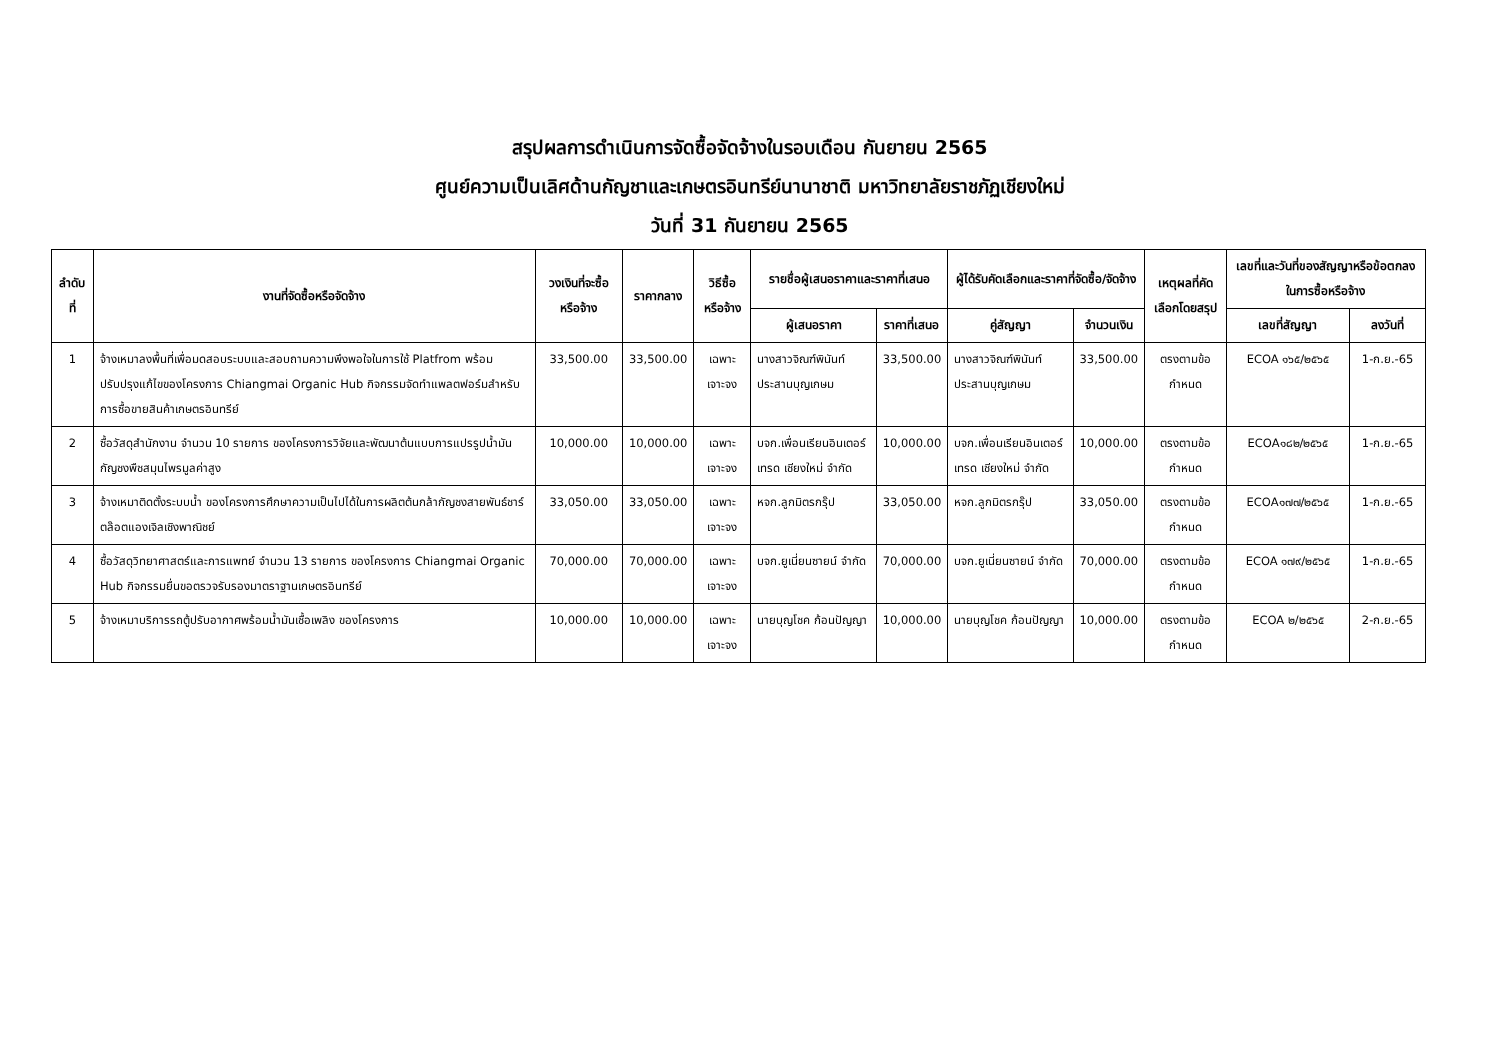สรุปผลการดำเนินการจัดซื้อจัดจ้างในรอบเดือน กันยายน 2565
ศูนย์ความเป็นเลิศด้านกัญชาและเกษตรอินทรีย์นานาชาติ มหาวิทยาลัยราชภัฏเชียงใหม่
วันที่ 31 กันยายน 2565
| ลำดับที่ | งานที่จัดซื้อหรือจัดจ้าง | วงเงินที่จะซื้อหรือจ้าง | ราคากลาง | วิธีซื้อหรือจ้าง | รายชื่อผู้เสนอราคาและราคาที่เสนอ | | ผู้ได้รับคัดเลือกและราคาที่จัดซื้อ/จัดจ้าง | | เหตุผลที่คัดเลือกโดยสรุป | เลขที่และวันที่ของสัญญาหรือข้อตกลงในการซื้อหรือจ้าง | |
| --- | --- | --- | --- | --- | --- | --- | --- | --- | --- | --- | --- |
| | | | | | ผู้เสนอราคา | ราคาที่เสนอ | คู่สัญญา | จำนวนเงิน | | เลขที่สัญญา | ลงวันที่ |
| 1 | จ้างเหมาลงพื้นที่เพื่อมดสอบระบบและสอบถามความพึงพอใจในการใช้ Platfrom พร้อมปรับปรุงแก้ไขของโครงการ Chiangmai Organic Hub กิจกรรมจัดทำแพลตฟอร์มสำหรับการซื้อขายสินค้าเกษตรอินทรีย์ | 33,500.00 | 33,500.00 | เฉพาะเจาะจง | นางสาวจิณฑ์พินันท์ ประสานบุญเกษม | 33,500.00 | นางสาวจิณฑ์พินันท์ ประสานบุญเกษม | 33,500.00 | ตรงตามข้อกำหนด | ECOA ๑๖๕/๒๕๖๕ | 1-ก.ย.-65 |
| 2 | ซื้อวัสดุสำนักงาน จำนวน 10 รายการ ของโครงการวิจัยและพัฒนาต้นแบบการแปรรูปน้ำมันกัญชงพืชสมุนไพรมูลค่าสูง | 10,000.00 | 10,000.00 | เฉพาะเจาะจง | บจก.เพื่อนเรียนอินเตอร์เทรด เชียงใหม่ จำกัด | 10,000.00 | บจก.เพื่อนเรียนอินเตอร์เทรด เชียงใหม่ จำกัด | 10,000.00 | ตรงตามข้อกำหนด | ECOA๑๘๒/๒๕๖๕ | 1-ก.ย.-65 |
| 3 | จ้างเหมาติดตั้งระบบน้ำ ของโครงการศึกษาความเป็นไปได้ในการผลิตต้นกล้ากัญชงสายพันธ์ชาร์ตล๊อตแองเจิลเชิงพาณิชย์ | 33,050.00 | 33,050.00 | เฉพาะเจาะจง | หจก.ลูกมิตรกรุ๊ป | 33,050.00 | หจก.ลูกมิตรกรุ๊ป | 33,050.00 | ตรงตามข้อกำหนด | ECOA๑๗๗/๒๕๖๕ | 1-ก.ย.-65 |
| 4 | ซื้อวัสดุวิทยาศาสตร์และการแพทย์ จำนวน 13 รายการ ของโครงการ Chiangmai Organic Hub กิจกรรมยื่นขอตรวจรับรองมาตราฐานเกษตรอินทรีย์ | 70,000.00 | 70,000.00 | เฉพาะเจาะจง | บจก.ยูเนี่ยนซายน์ จำกัด | 70,000.00 | บจก.ยูเนี่ยนซายน์ จำกัด | 70,000.00 | ตรงตามข้อกำหนด | ECOA ๑๗๙/๒๕๖๕ | 1-ก.ย.-65 |
| 5 | จ้างเหมาบริการรถตู้ปรับอากาศพร้อมน้ำมันเชื้อเพลิง ของโครงการ | 10,000.00 | 10,000.00 | เฉพาะเจาะจง | นายบุญโชค ก้อนปัญญา | 10,000.00 | นายบุญโชค ก้อนปัญญา | 10,000.00 | ตรงตามข้อกำหนด | ECOA ๒/๒๕๖๕ | 2-ก.ย.-65 |